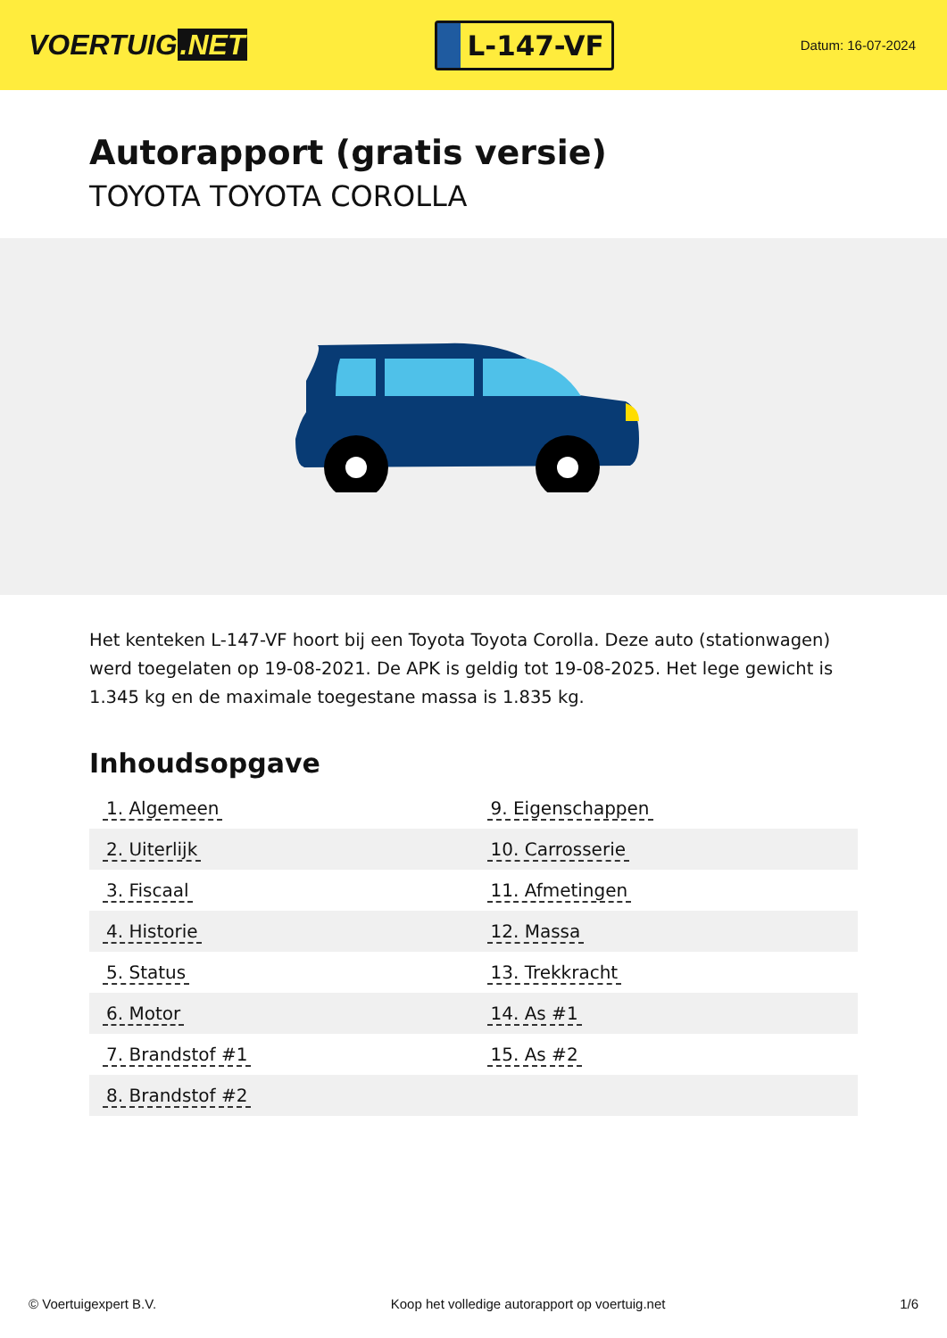VOERTUIG.NET
L-147-VF
Datum: 16-07-2024
Autorapport (gratis versie)
TOYOTA TOYOTA COROLLA
Het kenteken L-147-VF hoort bij een Toyota Toyota Corolla. Deze auto (stationwagen) werd toegelaten op 19-08-2021. De APK is geldig tot 19-08-2025. Het lege gewicht is 1.345 kg en de maximale toegestane massa is 1.835 kg.
Inhoudsopgave
| 1. Algemeen | 9. Eigenschappen |
| 2. Uiterlijk | 10. Carrosserie |
| 3. Fiscaal | 11. Afmetingen |
| 4. Historie | 12. Massa |
| 5. Status | 13. Trekkracht |
| 6. Motor | 14. As #1 |
| 7. Brandstof #1 | 15. As #2 |
| 8. Brandstof #2 | |
© Voertuigexpert B.V. Koop het volledige autorapport op voertuig.net
1/6